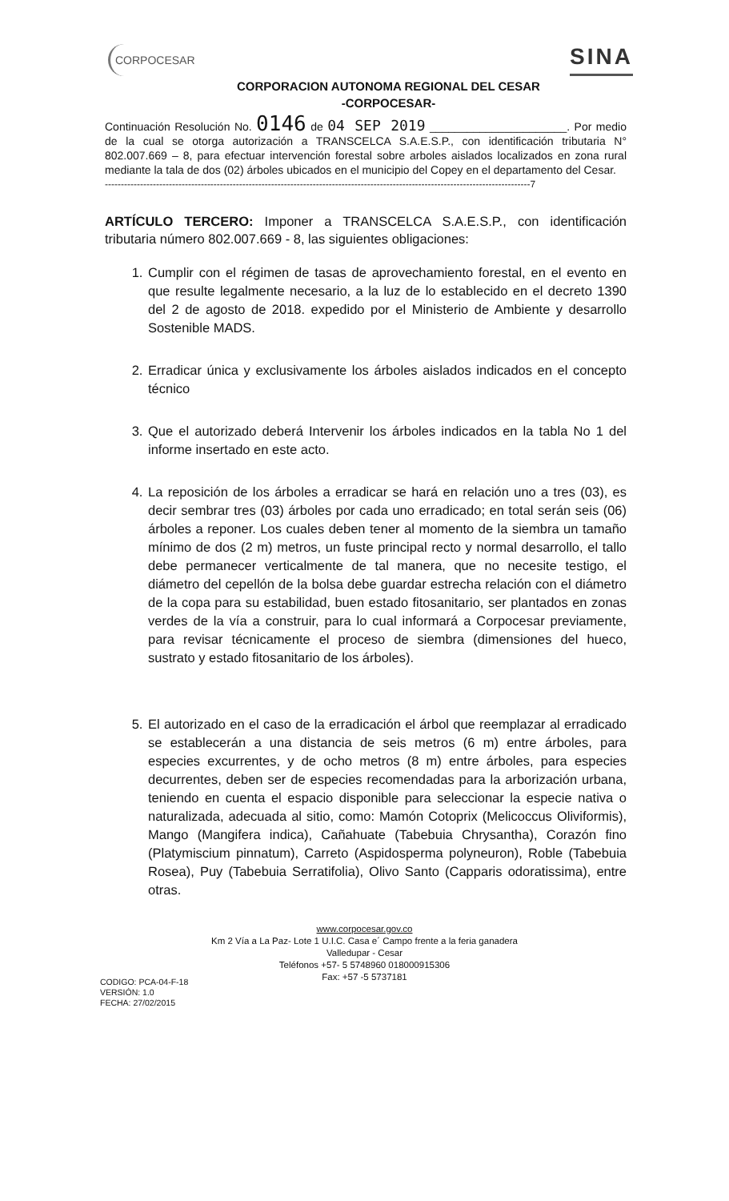CORPOCESAR
SINA
CORPORACION AUTONOMA REGIONAL DEL CESAR
-CORPOCESAR-
Continuación Resolución No. 0146 de 04 SEP 2019 ______________________. Por medio de la cual se otorga autorización a TRANSCELCA S.A.E.S.P., con identificación tributaria N° 802.007.669 – 8, para efectuar intervención forestal sobre arboles aislados localizados en zona rural mediante la tala de dos (02) árboles ubicados en el municipio del Copey en el departamento del Cesar.
-------------------------------------------------------------------------------------------------------------------------------------7
ARTÍCULO TERCERO: Imponer a TRANSCELCA S.A.E.S.P., con identificación tributaria número 802.007.669 - 8, las siguientes obligaciones:
1. Cumplir con el régimen de tasas de aprovechamiento forestal, en el evento en que resulte legalmente necesario, a la luz de lo establecido en el decreto 1390 del 2 de agosto de 2018. expedido por el Ministerio de Ambiente y desarrollo Sostenible MADS.
2. Erradicar única y exclusivamente los árboles aislados indicados en el concepto técnico
3. Que el autorizado deberá Intervenir los árboles indicados en la tabla No 1 del informe insertado en este acto.
4. La reposición de los árboles a erradicar se hará en relación uno a tres (03), es decir sembrar tres (03) árboles por cada uno erradicado; en total serán seis (06) árboles a reponer. Los cuales deben tener al momento de la siembra un tamaño mínimo de dos (2 m) metros, un fuste principal recto y normal desarrollo, el tallo debe permanecer verticalmente de tal manera, que no necesite testigo, el diámetro del cepellón de la bolsa debe guardar estrecha relación con el diámetro de la copa para su estabilidad, buen estado fitosanitario, ser plantados en zonas verdes de la vía a construir, para lo cual informará a Corpocesar previamente, para revisar técnicamente el proceso de siembra (dimensiones del hueco, sustrato y estado fitosanitario de los árboles).
5. El autorizado en el caso de la erradicación el árbol que reemplazar al erradicado se establecerán a una distancia de seis metros (6 m) entre árboles, para especies excurrentes, y de ocho metros (8 m) entre árboles, para especies decurrentes, deben ser de especies recomendadas para la arborización urbana, teniendo en cuenta el espacio disponible para seleccionar la especie nativa o naturalizada, adecuada al sitio, como: Mamón Cotoprix (Melicoccus Oliviformis), Mango (Mangifera indica), Cañahuate (Tabebuia Chrysantha), Corazón fino (Platymiscium pinnatum), Carreto (Aspidosperma polyneuron), Roble (Tabebuia Rosea), Puy (Tabebuia Serratifolia), Olivo Santo (Capparis odoratissima), entre otras.
www.corpocesar.gov.co
Km 2 Vía a La Paz- Lote 1 U.I.C. Casa e´ Campo frente a la feria ganadera
Valledupar - Cesar
Teléfonos +57- 5 5748960 018000915306
Fax: +57 -5 5737181
CODIGO: PCA-04-F-18
VERSIÓN: 1.0
FECHA: 27/02/2015